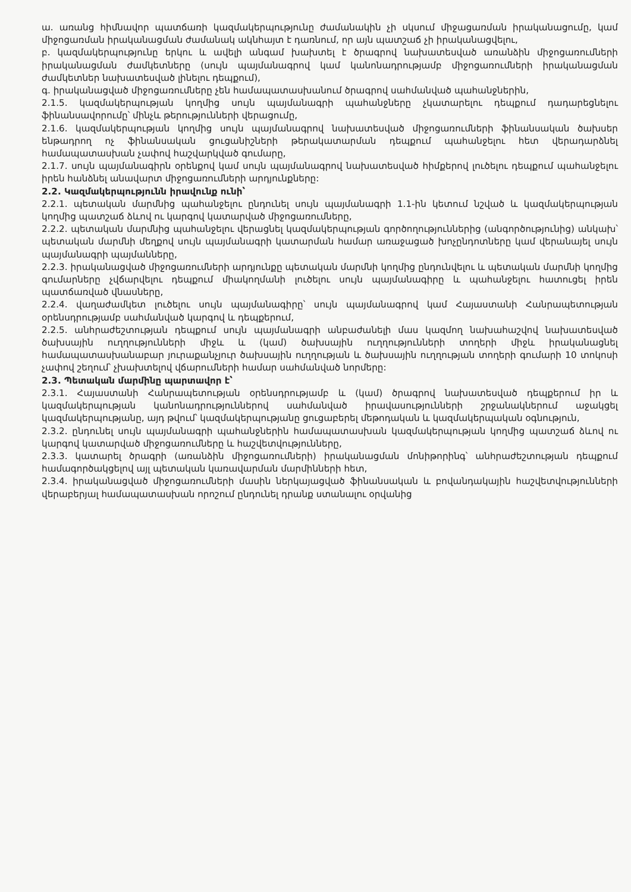ա. առանց հիմնավոր պատճառի կազմակերպությունը ժամանակին չի սկսում միջացառման իրականացումը, կամ միջոցառման իրականացման ժամանակ ակնհայտ է դառնում, որ այն պատշաճ չի իրականացվելու,
բ. կազմակերպությունը երկու և ավելի անգամ խախտել է ծրագրով նախատեսված առանձին միջոցառումների իրականացման ժամկետները (սույն պայմանագրով կամ կանոնադրությամբ միջոցառումների իրականացման ժամկետներ նախատեսված լինելու դեպքում),
գ. իրականացված միջոցառումները չեն համապատասխանում ծրագրով սահմանված պահանջներին,
2.1.5. կազմակերպության կողմից սույն պայմանագրի պահանջները չկատարելու դեպքում դադարեցնելու ֆինանսավորումը՝ մինչև թերությունների վերացումը,
2.1.6. կազմակերպության կողմից սույն պայմանագրով նախատեսված միջոցառումների ֆինանսական ծախսեր ենթադրող ոչ ֆինանսական ցուցանիշների թերակատարման դեպքում պահանջելու հետ վերադարձնել համապատասխան չափով հաշվարկված գումարը,
2.1.7. սույն պայմանագիրն օրենքով կամ սույն պայմանագրով նախատեսված հիմքերով լուծելու դեպքում պահանջելու իրեն հանձնել անավարտ միջոցառումների արդյունքները:
2.2. Կազմակերպությունն իրավունք ունի՝
2.2.1. պետական մարմնից պահանջելու ընդունել սույն պայմանագրի 1.1-ին կետում նշված և կազմակերպության կողմից պատշաճ ձևով ու կարգով կատարված միջոցառումները,
2.2.2. պետական մարմնից պահանջելու վերացնել կազմակերպության գործողություններից (անգործությունից) անկախ՝ պետական մարմնի մեղքով սույն պայմանագրի կատարման համար առաջացած խոչընդոտները կամ վերանայել սույն պայմանագրի պայմանները,
2.2.3. իրականացված միջոցառումների արդյունքը պետական մարմնի կողմից ընդունվելու և պետական մարմնի կողմից գումարները չվճարվելու դեպքում միակողմանի լուծելու սույն պայմանագիրը և պահանջելու հատուցել իրեն պատճառված վնասները,
2.2.4. վաղաժամկետ լուծելու սույն պայմանագիրը՝ սույն պայմանագրով կամ Հայաստանի Հանրապետության օրենսդրությամբ սահմանված կարգով և դեպքերում,
2.2.5. անհրաժեշտության դեպքում սույն պայմանագրի անբաժանելի մաս կազմող նախահաշվով նախատեսված ծախսային ուղղությունների միջև և (կամ) ծախսային ուղղությունների տողերի միջև իրականացնել համապատասխանաբար յուրաքանչյուր ծախսային ուղղության և ծախսային ուղղության տողերի գումարի 10 տոկոսի չափով շեղում՝ չխախտելով վճարումների համար սահմանված նորմերը:
2.3. Պետական մարմինը պարտավոր է՝
2.3.1. Հայաստանի Հանրապետության օրենսդրությամբ և (կամ) ծրագրով նախատեսված դեպքերում իր և կազմակերպության կանոնադրություններով սահմանված իրավասությունների շրջանակներում աջակցել կազմակերպությանը, այդ թվում՝ կազմակերպությանը ցուցաբերել մեթոդական և կազմակերպական օգնություն,
2.3.2. ընդունել սույն պայմանագրի պահանջներին համապատասխան կազմակերպության կողմից պատշաճ ձևով ու կարգով կատարված միջոցառումները և հաշվետվությունները,
2.3.3. կատարել ծրագրի (առանձին միջոցառումների) իրականացման մոնիթորինգ՝ անհրաժեշտության դեպքում համագործակցելով այլ պետական կառավարման մարմինների հետ,
2.3.4. իրականացված միջոցառումների մասին ներկայացված ֆինանսական և բովանդակային հաշվետվությունների վերաբերյալ համապատասխան որոշում ընդունել դրանք ստանալու օրվանից